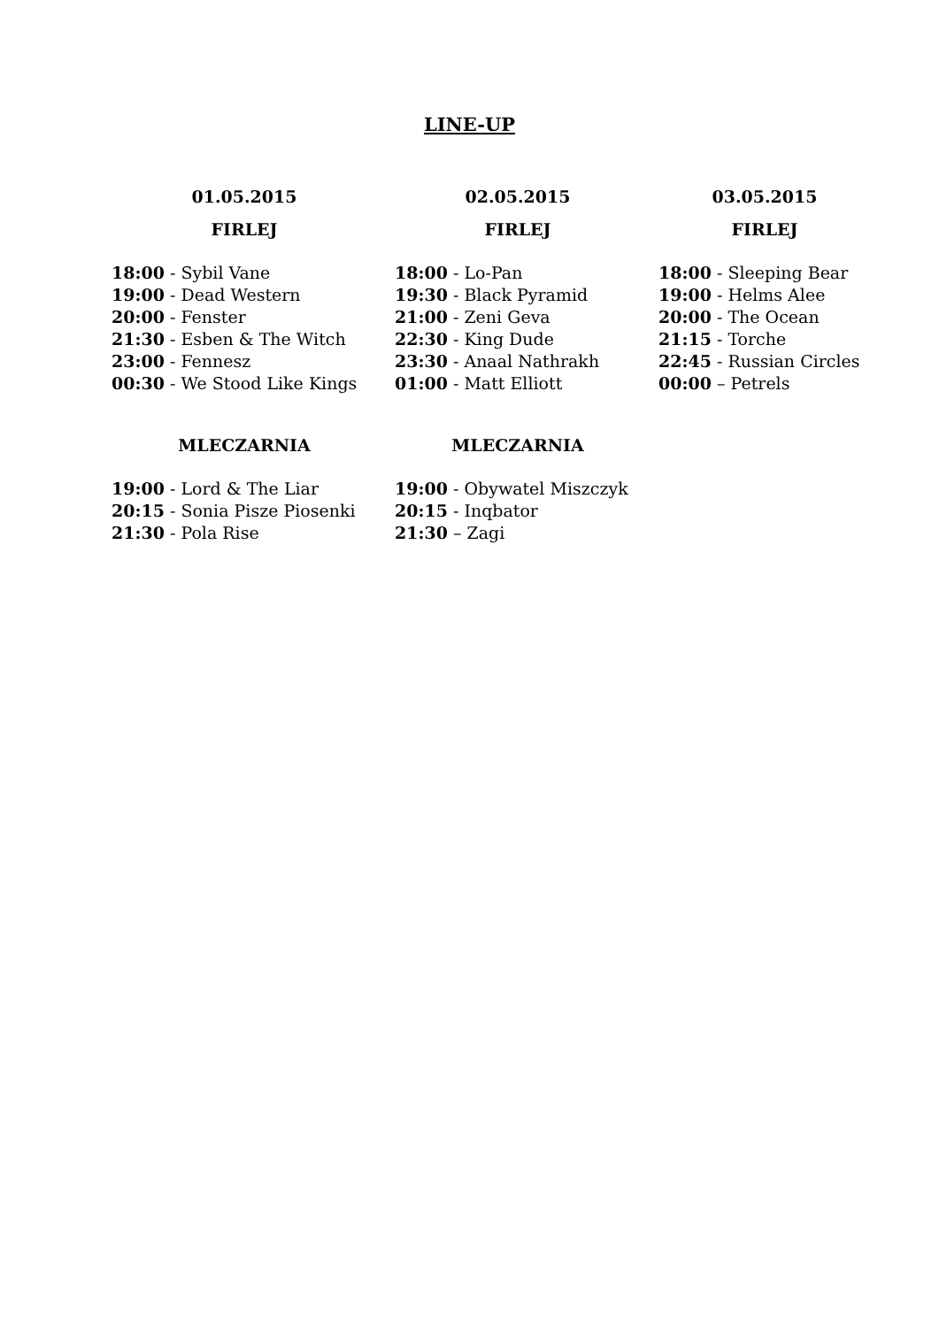LINE-UP
| 01.05.2015 | 02.05.2015 | 03.05.2015 |
| --- | --- | --- |
| FIRLEJ | FIRLEJ | FIRLEJ |
| 18:00 - Sybil Vane | 18:00 - Lo-Pan | 18:00 - Sleeping Bear |
| 19:00 - Dead Western | 19:30 - Black Pyramid | 19:00 - Helms Alee |
| 20:00 - Fenster | 21:00 - Zeni Geva | 20:00 - The Ocean |
| 21:30 - Esben & The Witch | 22:30 - King Dude | 21:15 - Torche |
| 23:00 - Fennesz | 23:30 - Anaal Nathrakh | 22:45 - Russian Circles |
| 00:30 - We Stood Like Kings | 01:00 - Matt Elliott | 00:00 – Petrels |
| MLECZARNIA | MLECZARNIA |
| --- | --- |
| 19:00 - Lord & The Liar | 19:00 - Obywatel Miszczyk |
| 20:15 - Sonia Pisze Piosenki | 20:15 - Inqbator |
| 21:30 - Pola Rise | 21:30 – Zagi |